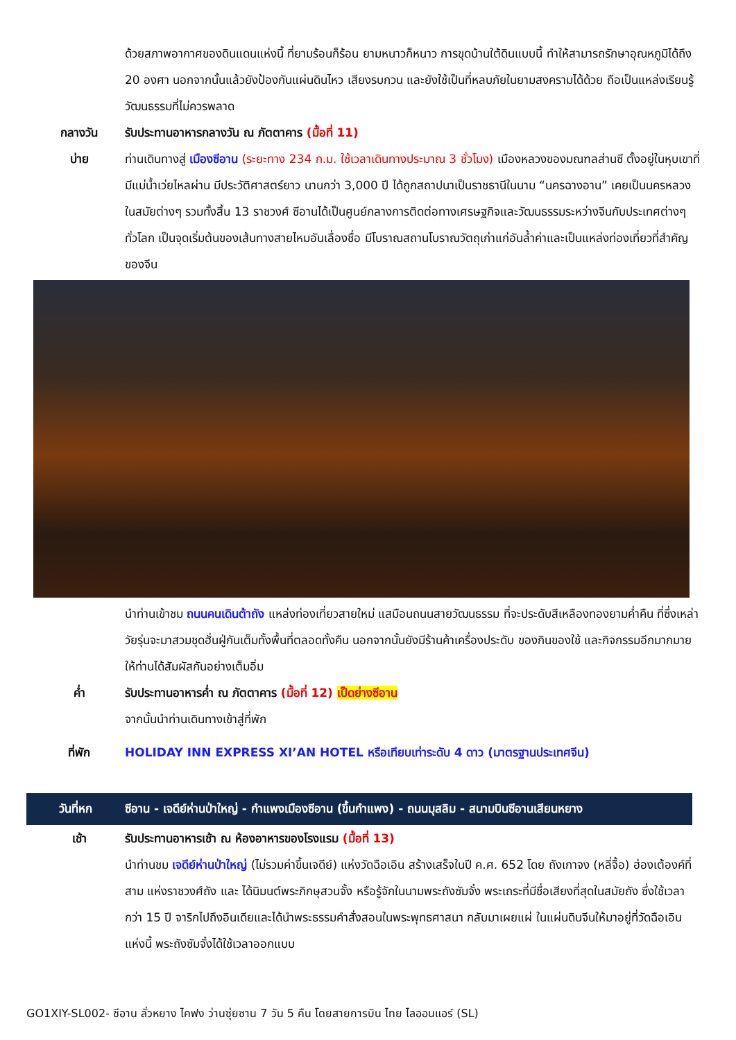ด้วยสภาพอากาศของดินแดนแห่งนี้ ที่ยามร้อนก็ร้อน ยามหนาวก็หนาว การขุดบ้านใต้ดินแบบนี้ ทำให้สามารถรักษาอุณหภูมิได้ถึง 20 องศา นอกจากนั้นแล้วยังป้องกันแผ่นดินไหว เสียงรบกวน และยังใช้เป็นที่หลบภัยในยามสงครามได้ด้วย ถือเป็นแหล่งเรียนรู้วัฒนธรรมที่ไม่ควรพลาด
กลางวัน รับประทานอาหารกลางวัน ณ ภัตตาคาร (มื้อที่ 11)
บ่าย ท่านเดินทางสู่ เมืองซีอาน (ระยะทาง 234 ก.ม. ใช้เวลาเดินทางประมาณ 3 ชั่วโมง) เมืองหลวงของมณฑลส่านซี ตั้งอยู่ในหุบเขาที่มีแม่น้ำเว่ยไหลผ่าน มีประวัติศาสตร์ยาว นานกว่า 3,000 ปี ได้ถูกสถาปนาเป็นราชธานีในนาม “นครฉางอาน” เคยเป็นนครหลวงในสมัยต่างๆ รวมทั้งสิ้น 13 ราชวงศ์ ซีอานได้เป็นศูนย์กลางการติดต่อทางเศรษฐกิจและวัฒนธรรมระหว่างจีนกับประเทศต่างๆ ทั่วโลก เป็นจุดเริ่มต้นของเส้นทางสายไหมอันเลื่องชื่อ มีโบราณสถานโบราณวัตถุเก่าแก่อันล้ำค่าและเป็นแหล่งท่องเที่ยวที่สำคัญของจีน
นำท่านเข้าชม ถนนคนเดินต้าถัง แหล่งท่องเที่ยวสายใหม่ แสมือนถนนสายวัฒนธรรม ที่จะประดับสีเหลืองทองยามค่ำคืน ที่ซึ่งเหล่าวัยรุ่นจะมาสวมชุดฮั่นฝู่กันเต็มทั้งพื้นที่ตลอดทั้งคืน นอกจากนั้นยังมีร้านค้าเครื่องประดับ ของกินของใช้ และกิจกรรมอีกมากมายให้ท่านได้สัมผัสกันอย่างเต็มอิ่ม
ค่ำ รับประทานอาหารค่ำ ณ ภัตตาคาร (มื้อที่ 12) เป็ดย่างซีอาน
จากนั้นนำท่านเดินทางเข้าสู่ที่พัก
ที่พัก HOLIDAY INN EXPRESS XI’AN HOTEL หรือเทียบเท่าระดับ 4 ดาว (มาตรฐานประเทศจีน)
วันที่หก ซีอาน - เจดีย์ห่านป่าใหญ่ - กำแพงเมืองซีอาน (ขึ้นกำแพง) - ถนนมุสลิม - สนามบินซีอานเสียนหยาง
เช้า รับประทานอาหารเช้า ณ ห้องอาหารของโรงแรม (มื้อที่ 13)
นำท่านชม เจดีย์ห่านป่าใหญ่ (ไม่รวมค่าขึ้นเจดีย์) แห่งวัดฉือเอิน สร้างเสร็จในปี ค.ศ. 652 โดย ถังเกาจง (หลี่จื้อ) ฮ่องเต้องค์ที่สาม แห่งราชวงศ์ถัง และ ได้นิมนต์พระภิกษุสวนจั้ง หรือรู้จักในนามพระถังซัมจั๋ง พระเถระที่มีชื่อเสียงที่สุดในสมัยถัง ซึ่งใช้เวลากว่า 15 ปี จาริกไปถึงอินเดียและได้นำพระธรรมคำสั่งสอนในพระพุทธศาสนา กลับมาเผยแผ่ ในแผ่นดินจีนให้มาอยู่ที่วัดฉือเอินแห่งนี้ พระถังซัมจั๋งได้ใช้เวลาออกแบบ
GO1XIY-SL002- ซีอาน ลั่วหยาง ไคฟง ว่านซุ่ยซาน 7 วัน 5 คืน โดยสายการบิน ไทย ไลออนแอร์ (SL)